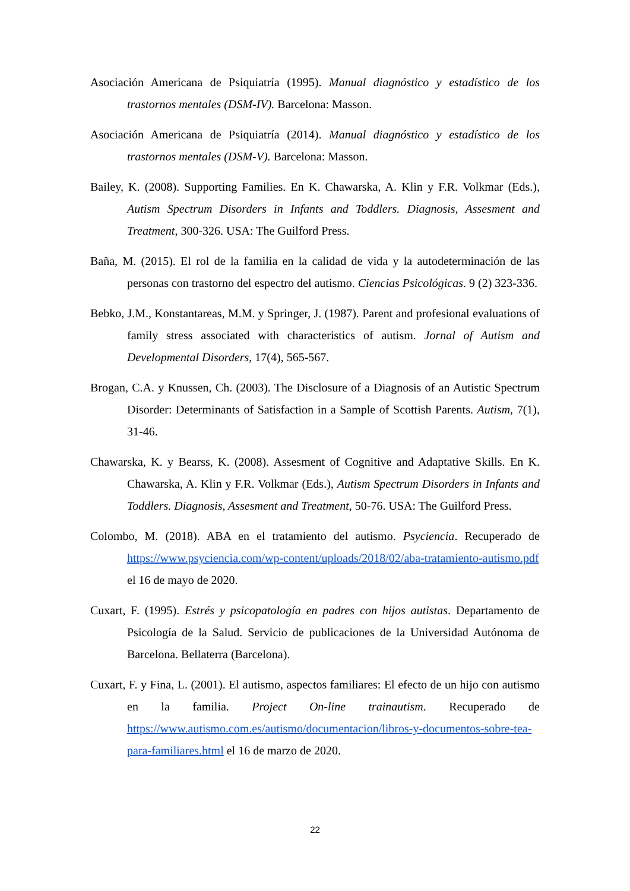Asociación Americana de Psiquiatría (1995). Manual diagnóstico y estadístico de los trastornos mentales (DSM-IV). Barcelona: Masson.
Asociación Americana de Psiquiatría (2014). Manual diagnóstico y estadístico de los trastornos mentales (DSM-V). Barcelona: Masson.
Bailey, K. (2008). Supporting Families. En K. Chawarska, A. Klin y F.R. Volkmar (Eds.), Autism Spectrum Disorders in Infants and Toddlers. Diagnosis, Assesment and Treatment, 300-326. USA: The Guilford Press.
Baña, M. (2015). El rol de la familia en la calidad de vida y la autodeterminación de las personas con trastorno del espectro del autismo. Ciencias Psicológicas. 9 (2) 323-336.
Bebko, J.M., Konstantareas, M.M. y Springer, J. (1987). Parent and profesional evaluations of family stress associated with characteristics of autism. Jornal of Autism and Developmental Disorders, 17(4), 565-567.
Brogan, C.A. y Knussen, Ch. (2003). The Disclosure of a Diagnosis of an Autistic Spectrum Disorder: Determinants of Satisfaction in a Sample of Scottish Parents. Autism, 7(1), 31-46.
Chawarska, K. y Bearss, K. (2008). Assesment of Cognitive and Adaptative Skills. En K. Chawarska, A. Klin y F.R. Volkmar (Eds.), Autism Spectrum Disorders in Infants and Toddlers. Diagnosis, Assesment and Treatment, 50-76. USA: The Guilford Press.
Colombo, M. (2018). ABA en el tratamiento del autismo. Psyciencia. Recuperado de https://www.psyciencia.com/wp-content/uploads/2018/02/aba-tratamiento-autismo.pdf el 16 de mayo de 2020.
Cuxart, F. (1995). Estrés y psicopatología en padres con hijos autistas. Departamento de Psicología de la Salud. Servicio de publicaciones de la Universidad Autónoma de Barcelona. Bellaterra (Barcelona).
Cuxart, F. y Fina, L. (2001). El autismo, aspectos familiares: El efecto de un hijo con autismo en la familia. Project On-line trainautism. Recuperado de https://www.autismo.com.es/autismo/documentacion/libros-y-documentos-sobre-tea-para-familiares.html el 16 de marzo de 2020.
22